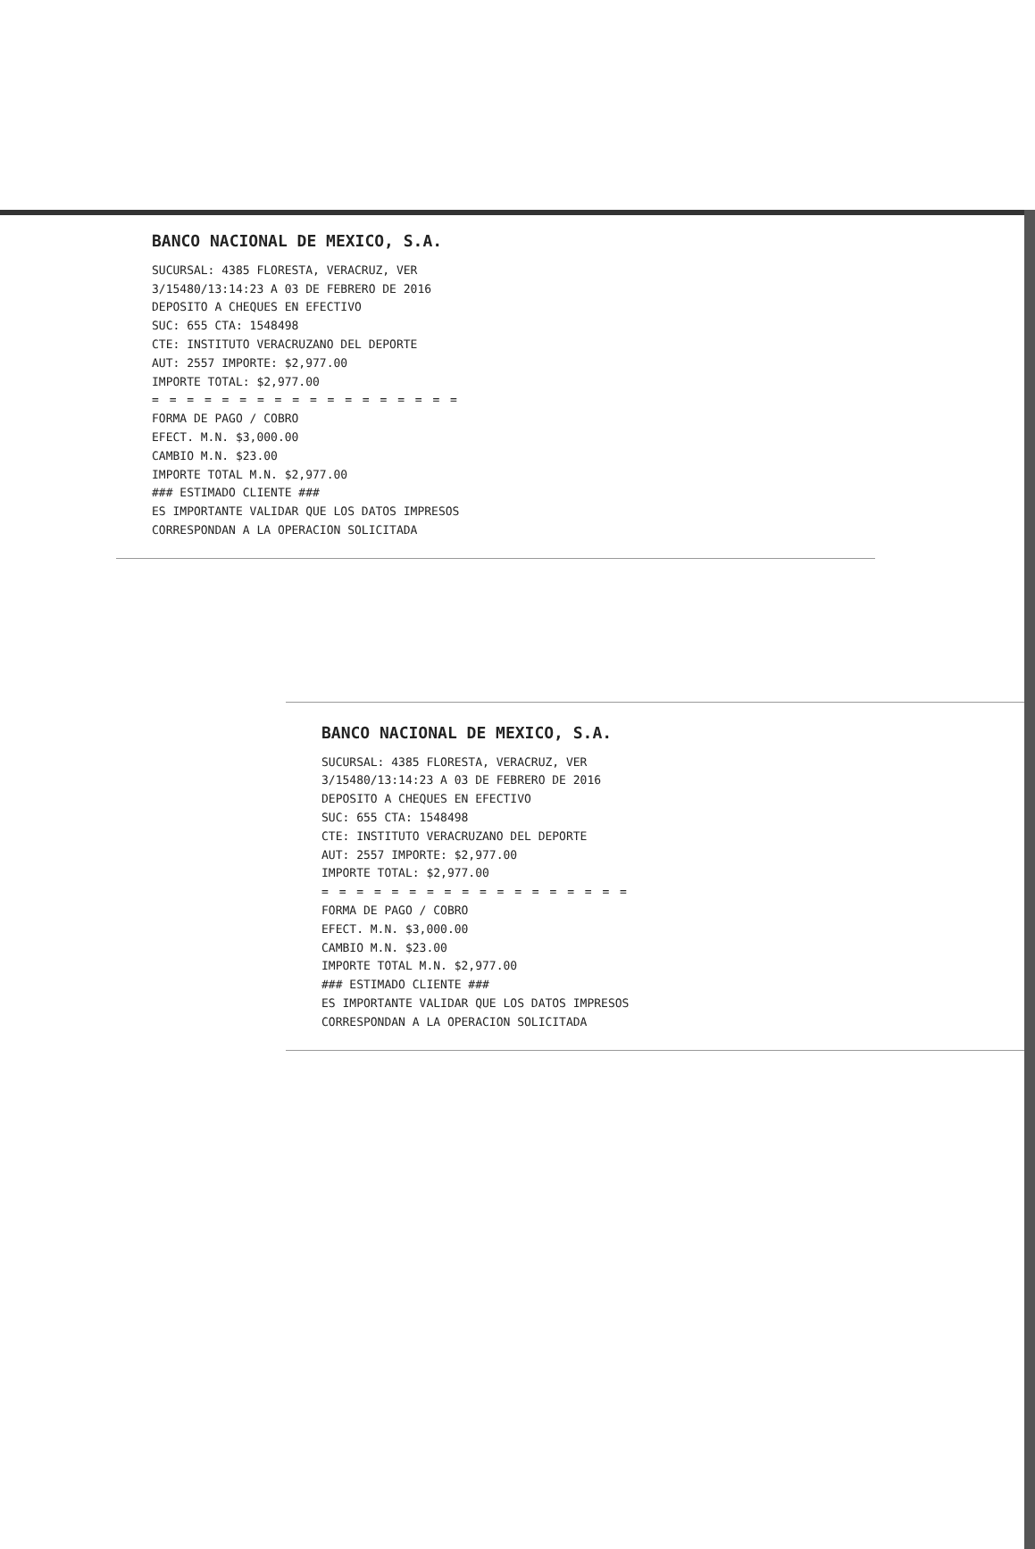BANCO NACIONAL DE MEXICO, S.A.
SUCURSAL: 4385 FLORESTA, VERACRUZ, VER
3/15480/13:14:23 A 03 DE FEBRERO DE 2016
DEPOSITO A CHEQUES EN EFECTIVO
SUC: 655 CTA: 1548498
CTE: INSTITUTO VERACRUZANO DEL DEPORTE
AUT: 2557 IMPORTE: $2,977.00
IMPORTE TOTAL: $2,977.00
= = = = = = = = = = = = = = = = = =
FORMA DE PAGO / COBRO
EFECT. M.N. $3,000.00
CAMBIO M.N. $23.00
IMPORTE TOTAL M.N. $2,977.00
### ESTIMADO CLIENTE ###
ES IMPORTANTE VALIDAR QUE LOS DATOS IMPRESOS
CORRESPONDAN A LA OPERACION SOLICITADA
BANCO NACIONAL DE MEXICO, S.A.
SUCURSAL: 4385 FLORESTA, VERACRUZ, VER
3/15480/13:14:23 A 03 DE FEBRERO DE 2016
DEPOSITO A CHEQUES EN EFECTIVO
SUC: 655 CTA: 1548498
CTE: INSTITUTO VERACRUZANO DEL DEPORTE
AUT: 2557 IMPORTE: $2,977.00
IMPORTE TOTAL: $2,977.00
= = = = = = = = = = = = = = = = = =
FORMA DE PAGO / COBRO
EFECT. M.N. $3,000.00
CAMBIO M.N. $23.00
IMPORTE TOTAL M.N. $2,977.00
### ESTIMADO CLIENTE ###
ES IMPORTANTE VALIDAR QUE LOS DATOS IMPRESOS
CORRESPONDAN A LA OPERACION SOLICITADA